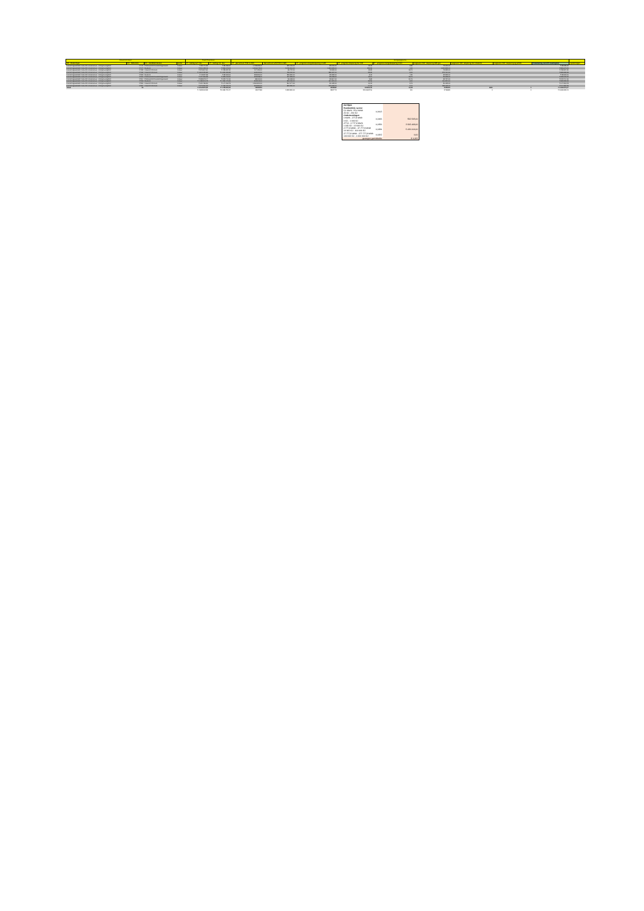| Dossierinformatie | | | | Totale Projectkost | | Energiegegevens | | | | | | | | | |
| --- | --- | --- | --- | --- | --- | --- | --- | --- | --- | --- | --- | --- | --- | --- | --- |
| DO - Dossiertype | DO - Referentie | DO - Hoofdbetrokkene | sector | FT - bedrag excl. btw | FT - bedrag incl. btw | FT - jaarverbruik 2015 in kWh | Jaarverbruik GAS 2015 in kWh | FT - prognose energiebesparing in kWh | FT - prognose besparing ton CO2 | FT - prognose energiebesparing score | Gegevens VKF: besparing kWh gas | Gegevens VKF: besparing liter stookolie | Gegevens VKF: besparing kg pellets | Totaalbedrag niet-ETS maatregelen | opmerkingen |
| Investeringssubsidie Culturele infrastructuur - energiezuinigheid | 47140 | Professionele Kunstenorganisatie | Cultuur | € 83.470,39 | € 88.088,00 | 1.498.652,00 | 929.106,00 | 85.000,00 | 15,15 | 2,80 | 75.000,00 | | | € 88.088,00 | |
| Investeringssubsidie Culturele infrastructuur - energiezuinigheid | 47147 | Museum | Cultuur | € 516.195,16 | € 526.673,15 | 6.206.075,00 | 5.436.016,00 | 1.630.805,00 | 329,36 | 1,00 | 1.630.805,00 | | | € 526.673,15 | |
| Investeringssubsidie Culturele infrastructuur - energiezuinigheid | 47153 | Cultureel Centrum | Cultuur | € 376.807,61 | € 455.937,20 | 117.150,00 | 86.737,00 | 78.992,00 | 15,95 | 18,70 | 78.992,00 | | | € 455.937,20 | |
| Investeringssubsidie Culturele infrastructuur - energiezuinigheid | 47169 | Cultureel Centrum | Cultuur | € 1.812.050,82 | € 1.812.050,82 | 602.000,00 | 496.000,00 | 338.197,00 | 55,29 | 5,10 | 272.764,00 | | | € 833.333,33 | |
| Investeringssubsidie Culturele infrastructuur - energiezuinigheid | 47209 | Museum | Cultuur | € 45.957,98 | € 55.609,16 | 253.320,00 | 253.320,00 | 25.332,00 | 5,12 | 7,20 | 25.332,00 | | | € 55.609,16 | |
| Investeringssubsidie Culturele infrastructuur - energiezuinigheid | 47213 | Professionele Kunstenorganisatie | Cultuur | € 197.266,98 | € 208.103,00 | 223.338,00 | 194.365,00 | 59.608,00 | 12,04 | 15,40 | 59.608,00 | | | € 208.103,00 | |
| Investeringssubsidie Culturele infrastructuur - energiezuinigheid | 47214 | Professionele Kunstenorganisatie | Cultuur | € 228.975,47 | € 242.714,00 | 88.000,00 | 56.083,00 | 29.817,00 | 5,82 | 31,70 | 28.797,00 | | | € 242.714,00 | |
| Investeringssubsidie Culturele infrastructuur - energiezuinigheid | 47218 | Museum | Cultuur | € 1.088.911,45 | € 1.086.046,68 | 205.312,00 | 281.036,00 | 161.221,00 | 32,56 | 6,00 | 161.221,00 | | | € 833.333,33 | |
| Investeringssubsidie Culturele infrastructuur - energiezuinigheid | 47231 | Cultureel Centrum | Cultuur | € 121.786,30 | € 147.312,78 | 1.260.921,00 | 964.077,00 | 50.132,00 | 10,12 | 9,70 | 50.132,00 | | | € 147.312,78 | |
| Investeringssubsidie Culturele infrastructuur - energiezuinigheid | 47237 | Cultureel Centrum | Cultuur | € 379.520,23 | € 459.219,48 | 992.550,00 | 832.250,00 | 375.668,00 | 67,66 | 2,40 | 335.008,00 | | | € 244.829,65 | |
| Totaal | 24 | | | € 6.544.902,55 | € 7.078.562,36 | 15055976 | | 3318492 | 101542,06 | 14,18 | 3078415 | 6531 | 0 | € 5.193.575,17 | |
| | | | | € 4.833.902,59 | € 5.082.754,27 | 11547318 | 9.533.990,00 | 2834773 | 549.0603716 | 101 | 2718659 | 0 | 0 | € 3.636.933,40 | |
| Aardgas Residentiële sector | | |
| 5,6 MWh - 55,6 MWh 20 GJ - 200 GJ | 0,0613 | |
| Ondernemingen | | |
| 0 MWh - 277,8 MWh 0 GJ - 1 000 GJ | 0,0466 | 592.505,00 |
| 277,8 - 2.777,8 MWh 1 000 GJ - 10 000 GJ | 0,0356 | 3.505.469,00 |
| 2.777,8 MWh - 27.777,8 MWh 10 000 GJ - 100 000 GJ | 0,0284 | 5.436.016,00 |
| 27.777,8 MWh - 277.777,8 MWh 100 000 GJ - 1 000 000 GJ | 0,0262 | 0,00 |
| gewogen gemiddelde | | € 0,032 |